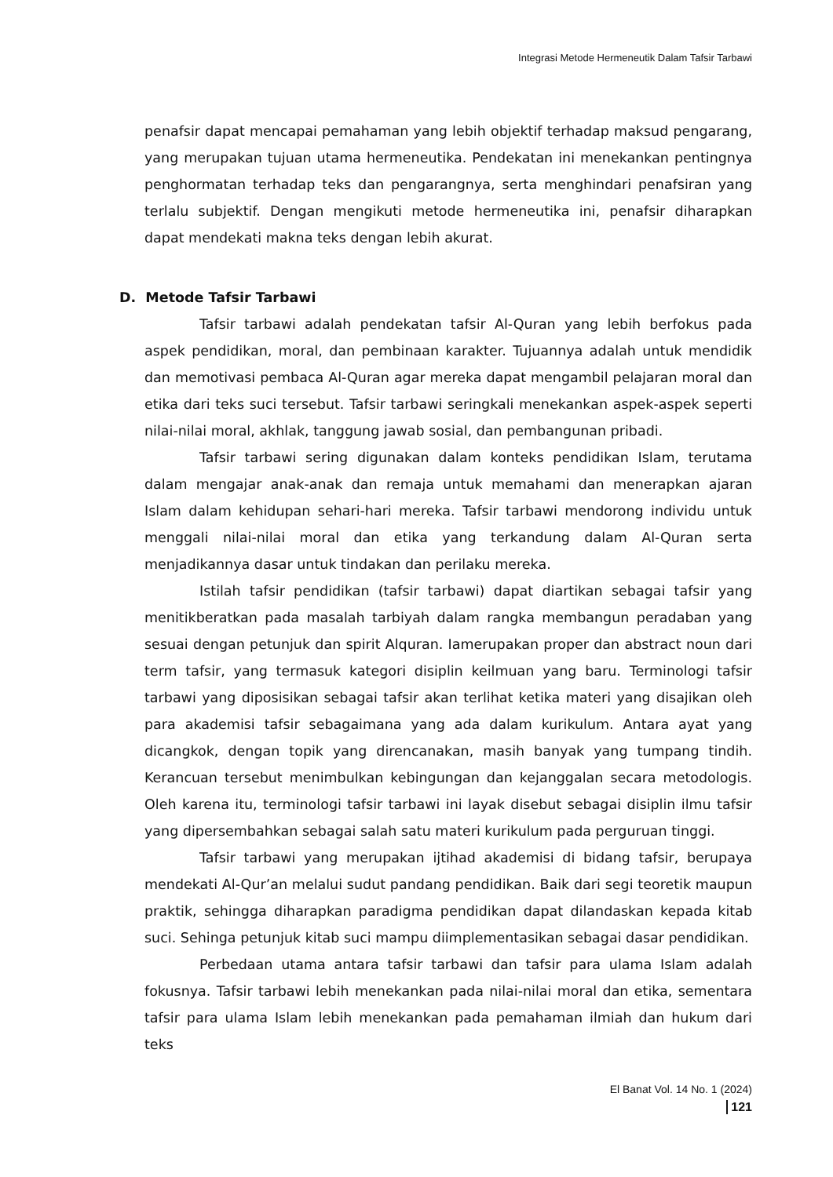Integrasi Metode Hermeneutik Dalam Tafsir Tarbawi
penafsir dapat mencapai pemahaman yang lebih objektif terhadap maksud pengarang, yang merupakan tujuan utama hermeneutika. Pendekatan ini menekankan pentingnya penghormatan terhadap teks dan pengarangnya, serta menghindari penafsiran yang terlalu subjektif. Dengan mengikuti metode hermeneutika ini, penafsir diharapkan dapat mendekati makna teks dengan lebih akurat.
D. Metode Tafsir Tarbawi
Tafsir tarbawi adalah pendekatan tafsir Al-Quran yang lebih berfokus pada aspek pendidikan, moral, dan pembinaan karakter. Tujuannya adalah untuk mendidik dan memotivasi pembaca Al-Quran agar mereka dapat mengambil pelajaran moral dan etika dari teks suci tersebut. Tafsir tarbawi seringkali menekankan aspek-aspek seperti nilai-nilai moral, akhlak, tanggung jawab sosial, dan pembangunan pribadi.
Tafsir tarbawi sering digunakan dalam konteks pendidikan Islam, terutama dalam mengajar anak-anak dan remaja untuk memahami dan menerapkan ajaran Islam dalam kehidupan sehari-hari mereka. Tafsir tarbawi mendorong individu untuk menggali nilai-nilai moral dan etika yang terkandung dalam Al-Quran serta menjadikannya dasar untuk tindakan dan perilaku mereka.
Istilah tafsir pendidikan (tafsir tarbawi) dapat diartikan sebagai tafsir yang menitikberatkan pada masalah tarbiyah dalam rangka membangun peradaban yang sesuai dengan petunjuk dan spirit Alquran. Iamerupakan proper dan abstract noun dari term tafsir, yang termasuk kategori disiplin keilmuan yang baru. Terminologi tafsir tarbawi yang diposisikan sebagai tafsir akan terlihat ketika materi yang disajikan oleh para akademisi tafsir sebagaimana yang ada dalam kurikulum. Antara ayat yang dicangkok, dengan topik yang direncanakan, masih banyak yang tumpang tindih. Kerancuan tersebut menimbulkan kebingungan dan kejanggalan secara metodologis. Oleh karena itu, terminologi tafsir tarbawi ini layak disebut sebagai disiplin ilmu tafsir yang dipersembahkan sebagai salah satu materi kurikulum pada perguruan tinggi.
Tafsir tarbawi yang merupakan ijtihad akademisi di bidang tafsir, berupaya mendekati Al-Qur’an melalui sudut pandang pendidikan. Baik dari segi teoretik maupun praktik, sehingga diharapkan paradigma pendidikan dapat dilandaskan kepada kitab suci. Sehinga petunjuk kitab suci mampu diimplementasikan sebagai dasar pendidikan.
Perbedaan utama antara tafsir tarbawi dan tafsir para ulama Islam adalah fokusnya. Tafsir tarbawi lebih menekankan pada nilai-nilai moral dan etika, sementara tafsir para ulama Islam lebih menekankan pada pemahaman ilmiah dan hukum dari teks
El Banat Vol. 14 No. 1 (2024)
121